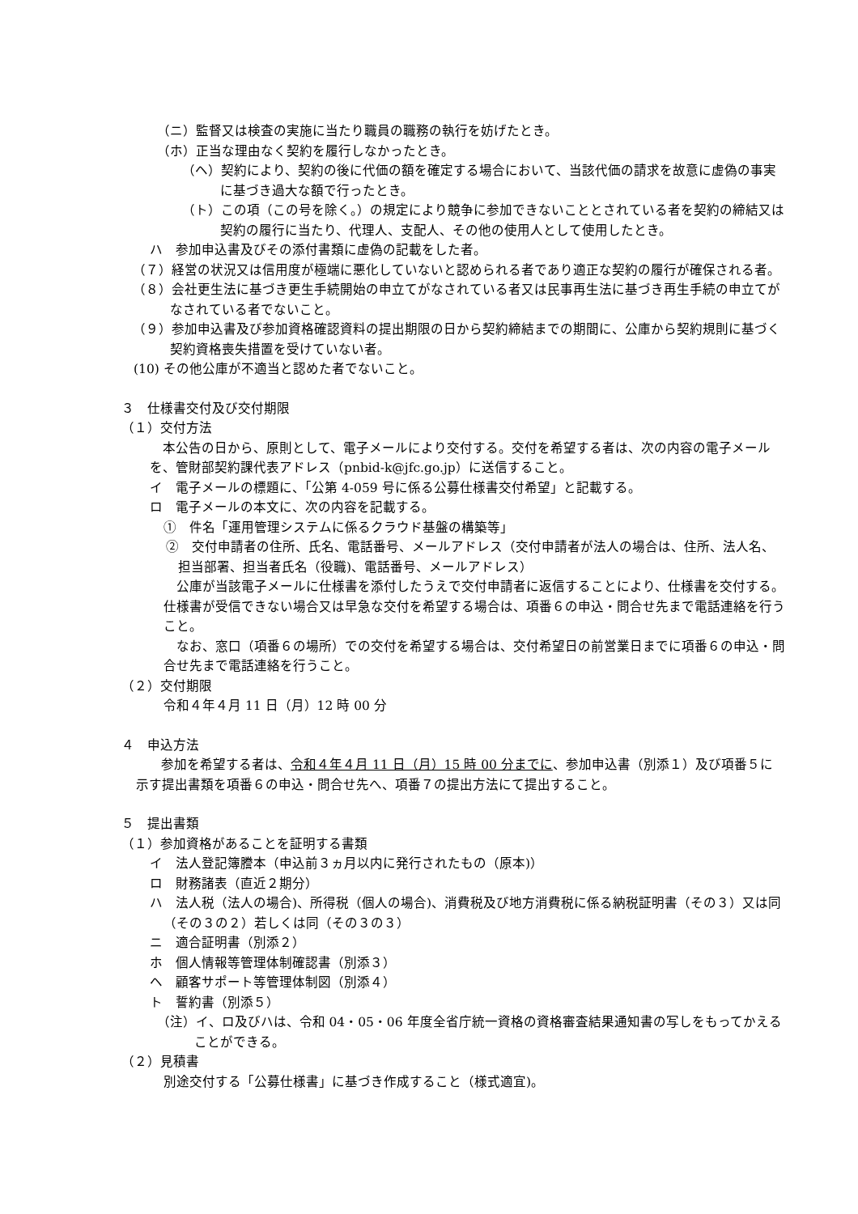（ニ）監督又は検査の実施に当たり職員の職務の執行を妨げたとき。
（ホ）正当な理由なく契約を履行しなかったとき。
（ヘ）契約により、契約の後に代価の額を確定する場合において、当該代価の請求を故意に虚偽の事実に基づき過大な額で行ったとき。
（ト）この項（この号を除く。）の規定により競争に参加できないこととされている者を契約の締結又は契約の履行に当たり、代理人、支配人、その他の使用人として使用したとき。
ハ　参加申込書及びその添付書類に虚偽の記載をした者。
（７）経営の状況又は信用度が極端に悪化していないと認められる者であり適正な契約の履行が確保される者。
（８）会社更生法に基づき更生手続開始の申立てがなされている者又は民事再生法に基づき再生手続の申立てがなされている者でないこと。
（９）参加申込書及び参加資格確認資料の提出期限の日から契約締結までの期間に、公庫から契約規則に基づく契約資格喪失措置を受けていない者。
(10) その他公庫が不適当と認めた者でないこと。
３　仕様書交付及び交付期限
（１）交付方法
本公告の日から、原則として、電子メールにより交付する。交付を希望する者は、次の内容の電子メールを、管財部契約課代表アドレス（pnbid-k@jfc.go.jp）に送信すること。
イ　電子メールの標題に、「公第 4-059 号に係る公募仕様書交付希望」と記載する。
ロ　電子メールの本文に、次の内容を記載する。
①　件名「運用管理システムに係るクラウド基盤の構築等」
②　交付申請者の住所、氏名、電話番号、メールアドレス（交付申請者が法人の場合は、住所、法人名、担当部署、担当者氏名（役職)、電話番号、メールアドレス）
公庫が当該電子メールに仕様書を添付したうえで交付申請者に返信することにより、仕様書を交付する。仕様書が受信できない場合又は早急な交付を希望する場合は、項番６の申込・問合せ先まで電話連絡を行うこと。
なお、窓口（項番６の場所）での交付を希望する場合は、交付希望日の前営業日までに項番６の申込・問合せ先まで電話連絡を行うこと。
（２）交付期限
令和４年４月 11 日（月）12 時 00 分
４　申込方法
参加を希望する者は、令和４年４月 11 日（月）15 時 00 分までに、参加申込書（別添１）及び項番５に示す提出書類を項番６の申込・問合せ先へ、項番７の提出方法にて提出すること。
５　提出書類
（１）参加資格があることを証明する書類
イ　法人登記簿謄本（申込前３ヵ月以内に発行されたもの（原本)）
ロ　財務諸表（直近２期分）
ハ　法人税（法人の場合)、所得税（個人の場合)、消費税及び地方消費税に係る納税証明書（その３）又は同（その３の２）若しくは同（その３の３）
ニ　適合証明書（別添２）
ホ　個人情報等管理体制確認書（別添３）
ヘ　顧客サポート等管理体制図（別添４）
ト　誓約書（別添５）
（注）イ、ロ及びハは、令和 04・05・06 年度全省庁統一資格の資格審査結果通知書の写しをもってかえることができる。
（２）見積書
別途交付する「公募仕様書」に基づき作成すること（様式適宜)。